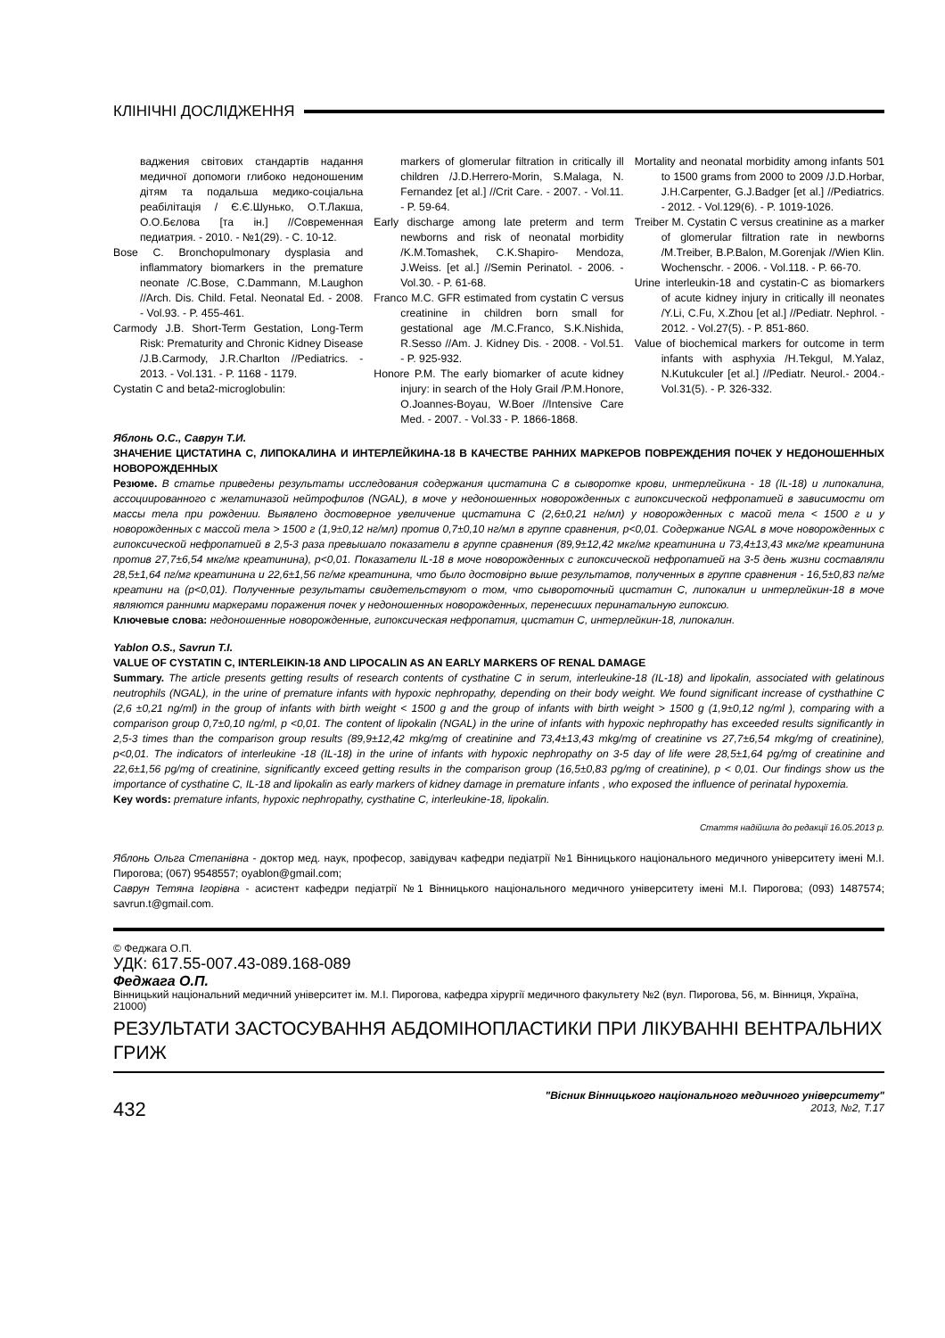КЛІНІЧНІ ДОСЛІДЖЕННЯ
ваджения світових стандартів надання медичної допомоги глибоко недоношеним дітям та подальша медико-соціальна реабілітація / Є.Є.Шунько, О.Т.Лакша, О.О.Бєлова [та ін.] //Современная педиатрия. - 2010. - №1(29). - С. 10-12.
Bose C. Bronchopulmonary dysplasia and inflammatory biomarkers in the premature neonate /C.Bose, C.Dammann, M.Laughon //Arch. Dis. Child. Fetal. Neonatal Ed. - 2008. - Vol.93. - P. 455-461.
Carmody J.B. Short-Term Gestation, Long-Term Risk: Prematurity and Chronic Kidney Disease /J.B.Carmody, J.R.Charlton //Pediatrics. - 2013. - Vol.131. - P. 1168 - 1179.
Cystatin C and beta2-microglobulin:
markers of glomerular filtration in critically ill children /J.D.Herrero-Morin, S.Malaga, N. Fernandez [et al.] //Crit Care. - 2007. - Vol.11. - P. 59-64.
Early discharge among late preterm and term newborns and risk of neonatal morbidity /K.M.Tomashek, C.K.Shapiro- Mendoza, J.Weiss. [et al.] //Semin Perinatol. - 2006. - Vol.30. - P. 61-68.
Franco M.C. GFR estimated from cystatin C versus creatinine in children born small for gestational age /M.C.Franco, S.K.Nishida, R.Sesso //Am. J. Kidney Dis. - 2008. - Vol.51. - P. 925-932.
Honore P.M. The early biomarker of acute kidney injury: in search of the Holy Grail /P.M.Honore, O.Joannes-Boyau, W.Boer //Intensive Care Med. - 2007. - Vol.33 - P. 1866-1868.
Mortality and neonatal morbidity among infants 501 to 1500 grams from 2000 to 2009 /J.D.Horbar, J.H.Carpenter, G.J.Badger [et al.] //Pediatrics. - 2012. - Vol.129(6). - P. 1019-1026.
Treiber M. Cystatin C versus creatinine as a marker of glomerular filtration rate in newborns /M.Treiber, B.P.Balon, M.Gorenjak //Wien Klin. Wochenschr. - 2006. - Vol.118. - P. 66-70.
Urine interleukin-18 and cystatin-C as biomarkers of acute kidney injury in critically ill neonates /Y.Li, C.Fu, X.Zhou [et al.] //Pediatr. Nephrol. - 2012. - Vol.27(5). - P. 851-860.
Value of biochemical markers for outcome in term infants with asphyxia /H.Tekgul, M.Yalaz, N.Kutukculer [et al.] //Pediatr. Neurol.- 2004.- Vol.31(5). - P. 326-332.
Яблонь О.С., Саврун Т.И.
ЗНАЧЕНИЕ ЦИСТАТИНА С, ЛИПОКАЛИНА И ИНТЕРЛЕЙКИНА-18 В КАЧЕСТВЕ РАННИХ МАРКЕРОВ ПОВРЕЖДЕНИЯ ПОЧЕК У НЕДОНОШЕННЫХ НОВОРОЖДЕННЫХ
Резюме. В статье приведены результаты исследования содержания цистатина С в сыворотке крови, интерлейкина - 18 (IL-18) и липокалина, ассоциированного с желатиназой нейтрофилов (NGAL), в моче у недоношенных новорожденных с гипоксической нефропатией в зависимости от массы тела при рождении. Выявлено достоверное увеличение цистатина С (2,6±0,21 нг/мл) у новорожденных с масой тела < 1500 г и у новорожденных с массой тела > 1500 г (1,9±0,12 нг/мл) против 0,7±0,10 нг/мл в группе сравнения, p<0,01. Содержание NGAL в моче новорожденных с гипоксической нефропатией в 2,5-3 раза превышало показатели в группе сравнения (89,9±12,42 мкг/мг креатинина и 73,4±13,43 мкг/мг креатинина против 27,7±6,54 мкг/мг креатинина), p<0,01. Показатели IL-18 в моче новорожденных с гипоксической нефропатией на 3-5 день жизни составляли 28,5±1,64 пг/мг креатинина и 22,6±1,56 пг/мг креатинина, что было достовірно выше результатов, полученных в группе сравнения - 16,5±0,83 пг/мг креатини на (p<0,01). Полученные результаты свидетельствуют о том, что сывороточный цистатин С, липокалин и интерлейкин-18 в моче являются ранними маркерами поражения почек у недоношенных новорожденных, перенесших перинатальную гипоксию.
Ключевые слова: недоношенные новорожденные, гипоксическая нефропатия, цистатин С, интерлейкин-18, липокалин.
Yablon O.S., Savrun T.I.
VALUE OF CYSTATIN C, INTERLEIKIN-18 AND LIPOCALIN AS AN EARLY MARKERS OF RENAL DAMAGE
Summary. The article presents getting results of research contents of cysthatine C in serum, interleukine-18 (IL-18) and lipokalin, associated with gelatinous neutrophils (NGAL), in the urine of premature infants with hypoxic nephropathy, depending on their body weight. We found significant increase of cysthathine C (2,6 ±0,21 ng/ml) in the group of infants with birth weight < 1500 g and the group of infants with birth weight > 1500 g (1,9±0,12 ng/ml ), comparing with a comparison group 0,7±0,10 ng/ml, p <0,01. The content of lipokalin (NGAL) in the urine of infants with hypoxic nephropathy has exceeded results significantly in 2,5-3 times than the comparison group results (89,9±12,42 mkg/mg of creatinine and 73,4±13,43 mkg/mg of creatinine vs 27,7±6,54 mkg/mg of creatinine), p<0,01. The indicators of interleukine -18 (IL-18) in the urine of infants with hypoxic nephropathy on 3-5 day of life were 28,5±1,64 pg/mg of creatinine and 22,6±1,56 pg/mg of creatinine, significantly exceed getting results in the comparison group (16,5±0,83 pg/mg of creatinine), p < 0,01. Our findings show us the importance of cysthatine C, IL-18 and lipokalin as early markers of kidney damage in premature infants , who exposed the influence of perinatal hypoxemia.
Key words: premature infants, hypoxic nephropathy, cysthatine C, interleukine-18, lipokalin.
Стаття надійшла до редакції 16.05.2013 р.
Яблонь Ольга Степанівна - доктор мед. наук, професор, завідувач кафедри педіатрії №1 Вінницького національного медичного університету імені М.І. Пирогова; (067) 9548557; oyablon@gmail.com;
Саврун Тетяна Ігорівна - асистент кафедри педіатрії №1 Вінницького національного медичного університету імені М.І. Пирогова; (093) 1487574; savrun.t@gmail.com.
© Феджага О.П.
УДК: 617.55-007.43-089.168-089
Феджага О.П.
Вінницький національний медичний університет ім. М.І. Пирогова, кафедра хірургії медичного факультету №2 (вул. Пирогова, 56, м. Вінниця, Україна, 21000)
РЕЗУЛЬТАТИ ЗАСТОСУВАННЯ АБДОМІНОПЛАСТИКИ ПРИ ЛІКУВАННІ ВЕНТРАЛЬНИХ ГРИЖ
432
"Вісник Вінницького національного медичного університету"
2013, №2, Т.17